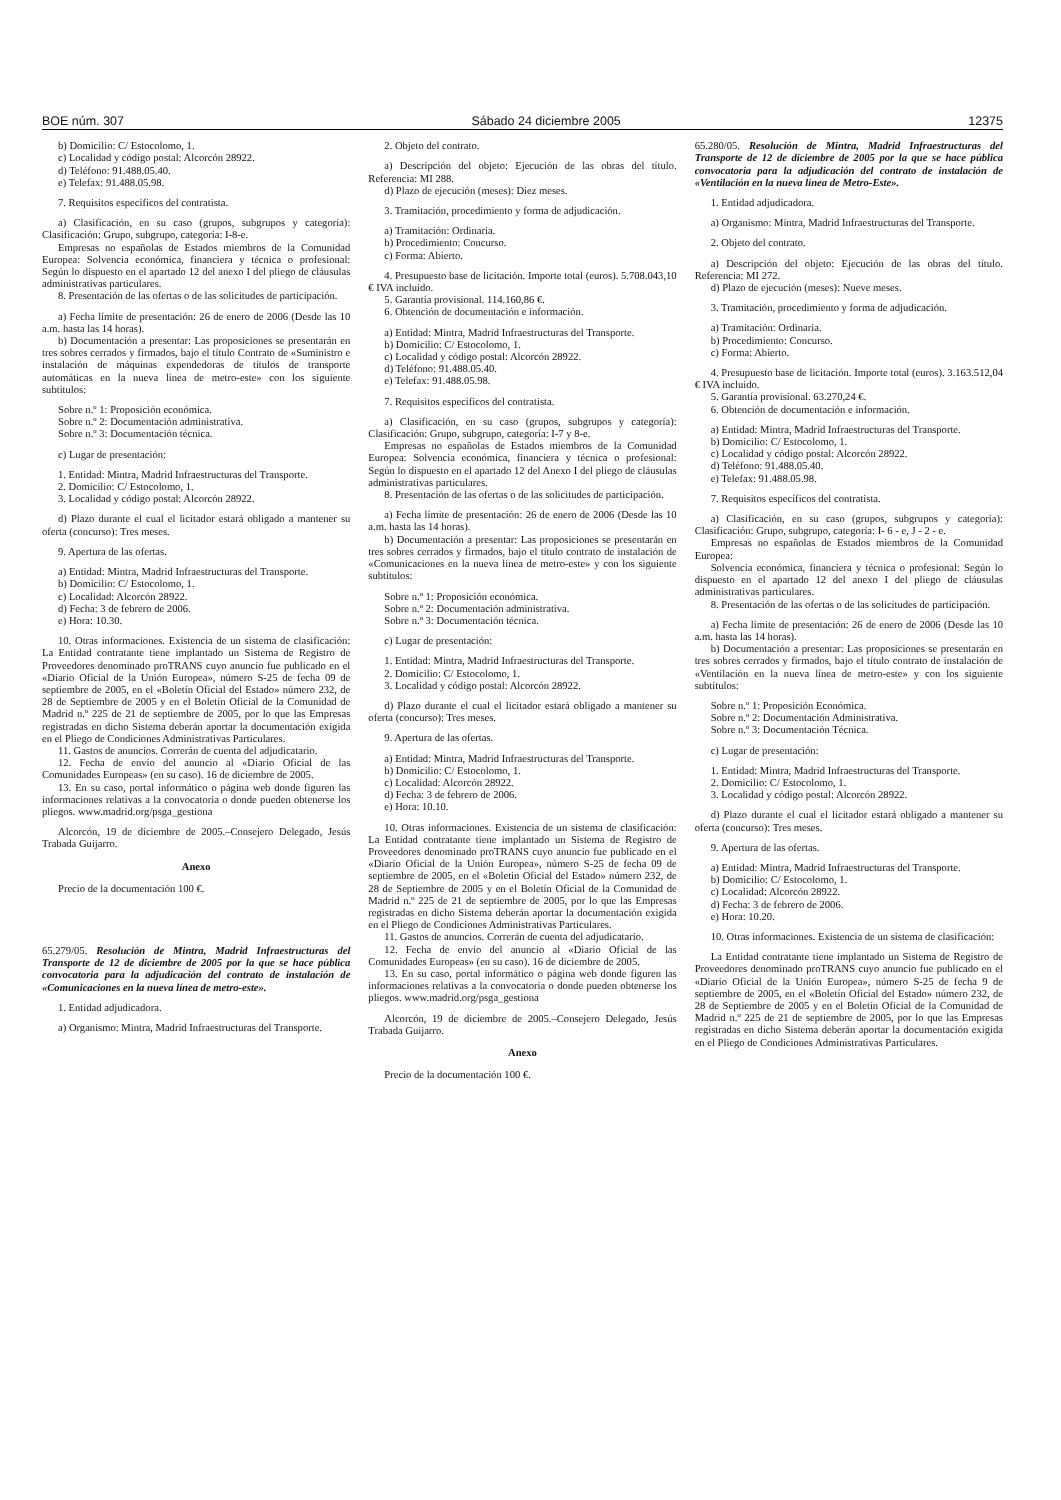BOE núm. 307 Sábado 24 diciembre 2005 12375
b) Domicilio: C/ Estocolomo, 1.
c) Localidad y código postal: Alcorcón 28922.
d) Teléfono: 91.488.05.40.
e) Telefax: 91.488.05.98.
7. Requisitos específicos del contratista.
a) Clasificación, en su caso (grupos, subgrupos y categoría): Clasificación: Grupo, subgrupo, categoría: I-8-e.
Empresas no españolas de Estados miembros de la Comunidad Europea: Solvencia económica, financiera y técnica o profesional: Según lo dispuesto en el apartado 12 del anexo I del pliego de cláusulas administrativas particulares.
8. Presentación de las ofertas o de las solicitudes de participación.
a) Fecha límite de presentación: 26 de enero de 2006 (Desde las 10 a.m. hasta las 14 horas).
b) Documentación a presentar: Las proposiciones se presentarán en tres sobres cerrados y firmados, bajo el título Contrato de «Suministro e instalación de máquinas expendedoras de títulos de transporte automáticas en la nueva línea de metro-este» con los siguiente subtítulos:
Sobre n.º 1: Proposición económica.
Sobre n.º 2: Documentación administrativa.
Sobre n.º 3: Documentación técnica.
c) Lugar de presentación:
1. Entidad: Mintra, Madrid Infraestructuras del Transporte.
2. Domicilio: C/ Estocolomo, 1.
3. Localidad y código postal: Alcorcón 28922.
d) Plazo durante el cual el licitador estará obligado a mantener su oferta (concurso): Tres meses.
9. Apertura de las ofertas.
a) Entidad: Mintra, Madrid Infraestructuras del Transporte.
b) Domicilio: C/ Estocolomo, 1.
c) Localidad: Alcorcón 28922.
d) Fecha: 3 de febrero de 2006.
e) Hora: 10.30.
10. Otras informaciones. Existencia de un sistema de clasificación: La Entidad contratante tiene implantado un Sistema de Registro de Proveedores denominado proTRANS cuyo anuncio fue publicado en el «Diario Oficial de la Unión Europea», número S-25 de fecha 09 de septiembre de 2005, en el «Boletín Oficial del Estado» número 232, de 28 de Septiembre de 2005 y en el Boletín Oficial de la Comunidad de Madrid n.º 225 de 21 de septiembre de 2005, por lo que las Empresas registradas en dicho Sistema deberán aportar la documentación exigida en el Pliego de Condiciones Administrativas Particulares.
11. Gastos de anuncios. Correrán de cuenta del adjudicatario.
12. Fecha de envío del anuncio al «Diario Oficial de las Comunidades Europeas» (en su caso). 16 de diciembre de 2005.
13. En su caso, portal informático o página web donde figuren las informaciones relativas a la convocatoria o donde pueden obtenerse los pliegos. www.madrid.org/psga_gestiona
Alcorcón, 19 de diciembre de 2005.–Consejero Delegado, Jesús Trabada Guijarro.
Anexo
Precio de la documentación 100 €.
65.279/05. Resolución de Mintra, Madrid Infraestructuras del Transporte de 12 de diciembre de 2005 por la que se hace pública convocatoria para la adjudicación del contrato de instalación de «Comunicaciones en la nueva línea de metro-este».
1. Entidad adjudicadora.
a) Organismo: Mintra, Madrid Infraestructuras del Transporte.
2. Objeto del contrato.
a) Descripción del objeto: Ejecución de las obras del título. Referencia: MI 288.
d) Plazo de ejecución (meses): Diez meses.
3. Tramitación, procedimiento y forma de adjudicación.
a) Tramitación: Ordinaria.
b) Procedimiento: Concurso.
c) Forma: Abierto.
4. Presupuesto base de licitación. Importe total (euros). 5.708.043,10 € IVA incluido.
5. Garantía provisional. 114.160,86 €.
6. Obtención de documentación e información.
a) Entidad: Mintra, Madrid Infraestructuras del Transporte.
b) Domicilio: C/ Estocolomo, 1.
c) Localidad y código postal: Alcorcón 28922.
d) Teléfono: 91.488.05.40.
e) Telefax: 91.488.05.98.
7. Requisitos específicos del contratista.
a) Clasificación, en su caso (grupos, subgrupos y categoría): Clasificación: Grupo, subgrupo, categoría: I-7 y 8-e.
Empresas no españolas de Estados miembros de la Comunidad Europea: Solvencia económica, financiera y técnica o profesional: Según lo dispuesto en el apartado 12 del Anexo I del pliego de cláusulas administrativas particulares.
8. Presentación de las ofertas o de las solicitudes de participación.
a) Fecha límite de presentación: 26 de enero de 2006 (Desde las 10 a.m. hasta las 14 horas).
b) Documentación a presentar: Las proposiciones se presentarán en tres sobres cerrados y firmados, bajo el título contrato de instalación de «Comunicaciones en la nueva línea de metro-este» y con los siguiente subtítulos:
Sobre n.º 1: Proposición económica.
Sobre n.º 2: Documentación administrativa.
Sobre n.º 3: Documentación técnica.
c) Lugar de presentación:
1. Entidad: Mintra, Madrid Infraestructuras del Transporte.
2. Domicilio: C/ Estocolomo, 1.
3. Localidad y código postal: Alcorcón 28922.
d) Plazo durante el cual el licitador estará obligado a mantener su oferta (concurso): Tres meses.
9. Apertura de las ofertas.
a) Entidad: Mintra, Madrid Infraestructuras del Transporte.
b) Domicilio: C/ Estocolomo, 1.
c) Localidad: Alcorcón 28922.
d) Fecha: 3 de febrero de 2006.
e) Hora: 10.10.
10. Otras informaciones. Existencia de un sistema de clasificación: La Entidad contratante tiene implantado un Sistema de Registro de Proveedores denominado proTRANS cuyo anuncio fue publicado en el «Diario Oficial de la Unión Europea», número S-25 de fecha 09 de septiembre de 2005, en el «Boletín Oficial del Estado» número 232, de 28 de Septiembre de 2005 y en el Boletín Oficial de la Comunidad de Madrid n.º 225 de 21 de septiembre de 2005, por lo que las Empresas registradas en dicho Sistema deberán aportar la documentación exigida en el Pliego de Condiciones Administrativas Particulares.
11. Gastos de anuncios. Correrán de cuenta del adjudicatario.
12. Fecha de envío del anuncio al «Diario Oficial de las Comunidades Europeas» (en su caso). 16 de diciembre de 2005.
13. En su caso, portal informático o página web donde figuren las informaciones relativas a la convocatoria o donde pueden obtenerse los pliegos. www.madrid.org/psga_gestiona
Alcorcón, 19 de diciembre de 2005.–Consejero Delegado, Jesús Trabada Guijarro.
Anexo
Precio de la documentación 100 €.
65.280/05. Resolución de Mintra, Madrid Infraestructuras del Transporte de 12 de diciembre de 2005 por la que se hace pública convocatoria para la adjudicación del contrato de instalación de «Ventilación en la nueva línea de Metro-Este».
1. Entidad adjudicadora.
a) Organismo: Mintra, Madrid Infraestructuras del Transporte.
2. Objeto del contrato.
a) Descripción del objeto: Ejecución de las obras del título. Referencia: MI 272.
d) Plazo de ejecución (meses): Nueve meses.
3. Tramitación, procedimiento y forma de adjudicación.
a) Tramitación: Ordinaria.
b) Procedimiento: Concurso.
c) Forma: Abierto.
4. Presupuesto base de licitación. Importe total (euros). 3.163.512,04 € IVA incluido.
5. Garantía provisional. 63.270,24 €.
6. Obtención de documentación e información.
a) Entidad: Mintra, Madrid Infraestructuras del Transporte.
b) Domicilio: C/ Estocolomo, 1.
c) Localidad y código postal: Alcorcón 28922.
d) Teléfono: 91.488.05.40.
e) Telefax: 91.488.05.98.
7. Requisitos específicos del contratista.
a) Clasificación, en su caso (grupos, subgrupos y categoría): Clasificación: Grupo, subgrupo, categoría: I- 6 - e, J - 2 - e.
Empresas no españolas de Estados miembros de la Comunidad Europea:
Solvencia económica, financiera y técnica o profesional: Según lo dispuesto en el apartado 12 del anexo I del pliego de cláusulas administrativas particulares.
8. Presentación de las ofertas o de las solicitudes de participación.
a) Fecha límite de presentación: 26 de enero de 2006 (Desde las 10 a.m. hasta las 14 horas).
b) Documentación a presentar: Las proposiciones se presentarán en tres sobres cerrados y firmados, bajo el título contrato de instalación de «Ventilación en la nueva línea de metro-este» y con los siguiente subtítulos:
Sobre n.º 1: Proposición Económica.
Sobre n.º 2: Documentación Administrativa.
Sobre n.º 3: Documentación Técnica.
c) Lugar de presentación:
1. Entidad: Mintra, Madrid Infraestructuras del Transporte.
2. Domicilio: C/ Estocolomo, 1.
3. Localidad y código postal: Alcorcón 28922.
d) Plazo durante el cual el licitador estará obligado a mantener su oferta (concurso): Tres meses.
9. Apertura de las ofertas.
a) Entidad: Mintra, Madrid Infraestructuras del Transporte.
b) Domicilio: C/ Estocolomo, 1.
c) Localidad: Alcorcón 28922.
d) Fecha: 3 de febrero de 2006.
e) Hora: 10.20.
10. Otras informaciones. Existencia de un sistema de clasificación:
La Entidad contratante tiene implantado un Sistema de Registro de Proveedores denominado proTRANS cuyo anuncio fue publicado en el «Diario Oficial de la Unión Europea», número S-25 de fecha 9 de septiembre de 2005, en el «Boletín Oficial del Estado» número 232, de 28 de Septiembre de 2005 y en el Boletín Oficial de la Comunidad de Madrid n.º 225 de 21 de septiembre de 2005, por lo que las Empresas registradas en dicho Sistema deberán aportar la documentación exigida en el Pliego de Condiciones Administrativas Particulares.